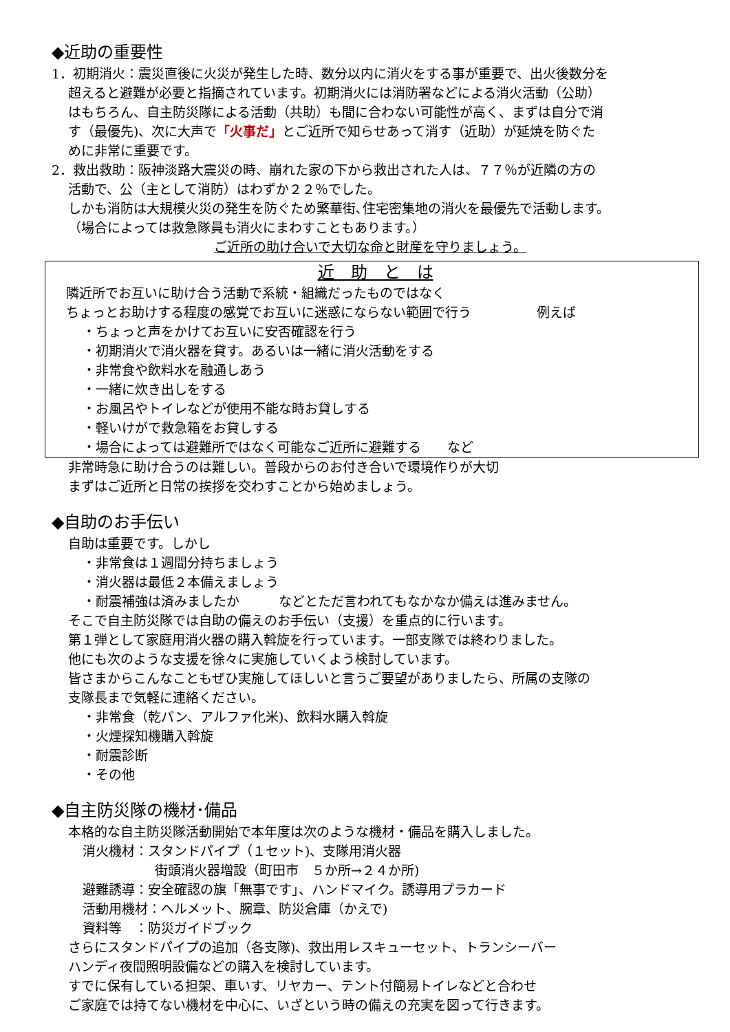◆近助の重要性
1．初期消火：震災直後に火災が発生した時、数分以内に消火をする事が重要で、出火後数分を
超えると避難が必要と指摘されています。初期消火には消防署などによる消火活動（公助）
はもちろん、自主防災隊による活動（共助）も間に合わない可能性が高く、まずは自分で消
す（最優先)、次に大声で「火事だ」とご近所で知らせあって消す（近助）が延焼を防ぐた
めに非常に重要です。
2．救出救助：阪神淡路大震災の時、崩れた家の下から救出された人は、７７％が近隣の方の
活動で、公（主として消防）はわずか２２％でした。
しかも消防は大規模火災の発生を防ぐため繁華街､住宅密集地の消火を最優先で活動します。
（場合によっては救急隊員も消火にまわすこともあります。）
ご近所の助け合いで大切な命と財産を守りましょう。
近　助　と　は
隣近所でお互いに助け合う活動で系統・組織だったものではなく
ちょっとお助けする程度の感覚でお互いに迷惑にならない範囲で行う　　　　　例えば
・ちょっと声をかけてお互いに安否確認を行う
・初期消火で消火器を貸す。あるいは一緒に消火活動をする
・非常食や飲料水を融通しあう
・一緒に炊き出しをする
・お風呂やトイレなどが使用不能な時お貸しする
・軽いけがで救急箱をお貸しする
・場合によっては避難所ではなく可能なご近所に避難する　　など
非常時急に助け合うのは難しい。普段からのお付き合いで環境作りが大切
まずはご近所と日常の挨拶を交わすことから始めましょう。
◆自助のお手伝い
自助は重要です。しかし
・非常食は１週間分持ちましょう
・消火器は最低２本備えましょう
・耐震補強は済みましたか　　　などとただ言われてもなかなか備えは進みません。
そこで自主防災隊では自助の備えのお手伝い（支援）を重点的に行います。
第１弾として家庭用消火器の購入斡旋を行っています。一部支隊では終わりました。
他にも次のような支援を徐々に実施していくよう検討しています。
皆さまからこんなこともぜひ実施してほしいと言うご要望がありましたら、所属の支隊の
支隊長まで気軽に連絡ください。
・非常食（乾パン、アルファ化米)、飲料水購入斡旋
・火煙探知機購入斡旋
・耐震診断
・その他
◆自主防災隊の機材･備品
本格的な自主防災隊活動開始で本年度は次のような機材・備品を購入しました。
消火機材：スタンドパイプ（１セット)、支隊用消火器
街頭消火器増設（町田市　５か所→２４か所)
避難誘導：安全確認の旗「無事です｣、ハンドマイク。誘導用プラカード
活動用機材：ヘルメット、腕章、防災倉庫（かえで)
資料等　：防災ガイドブック
さらにスタンドパイプの追加（各支隊)、救出用レスキューセット、トランシーバー
ハンディ夜間照明設備などの購入を検討しています。
すでに保有している担架、車いす、リヤカー、テント付簡易トイレなどと合わせ
ご家庭では持てない機材を中心に、いざという時の備えの充実を図って行きます。